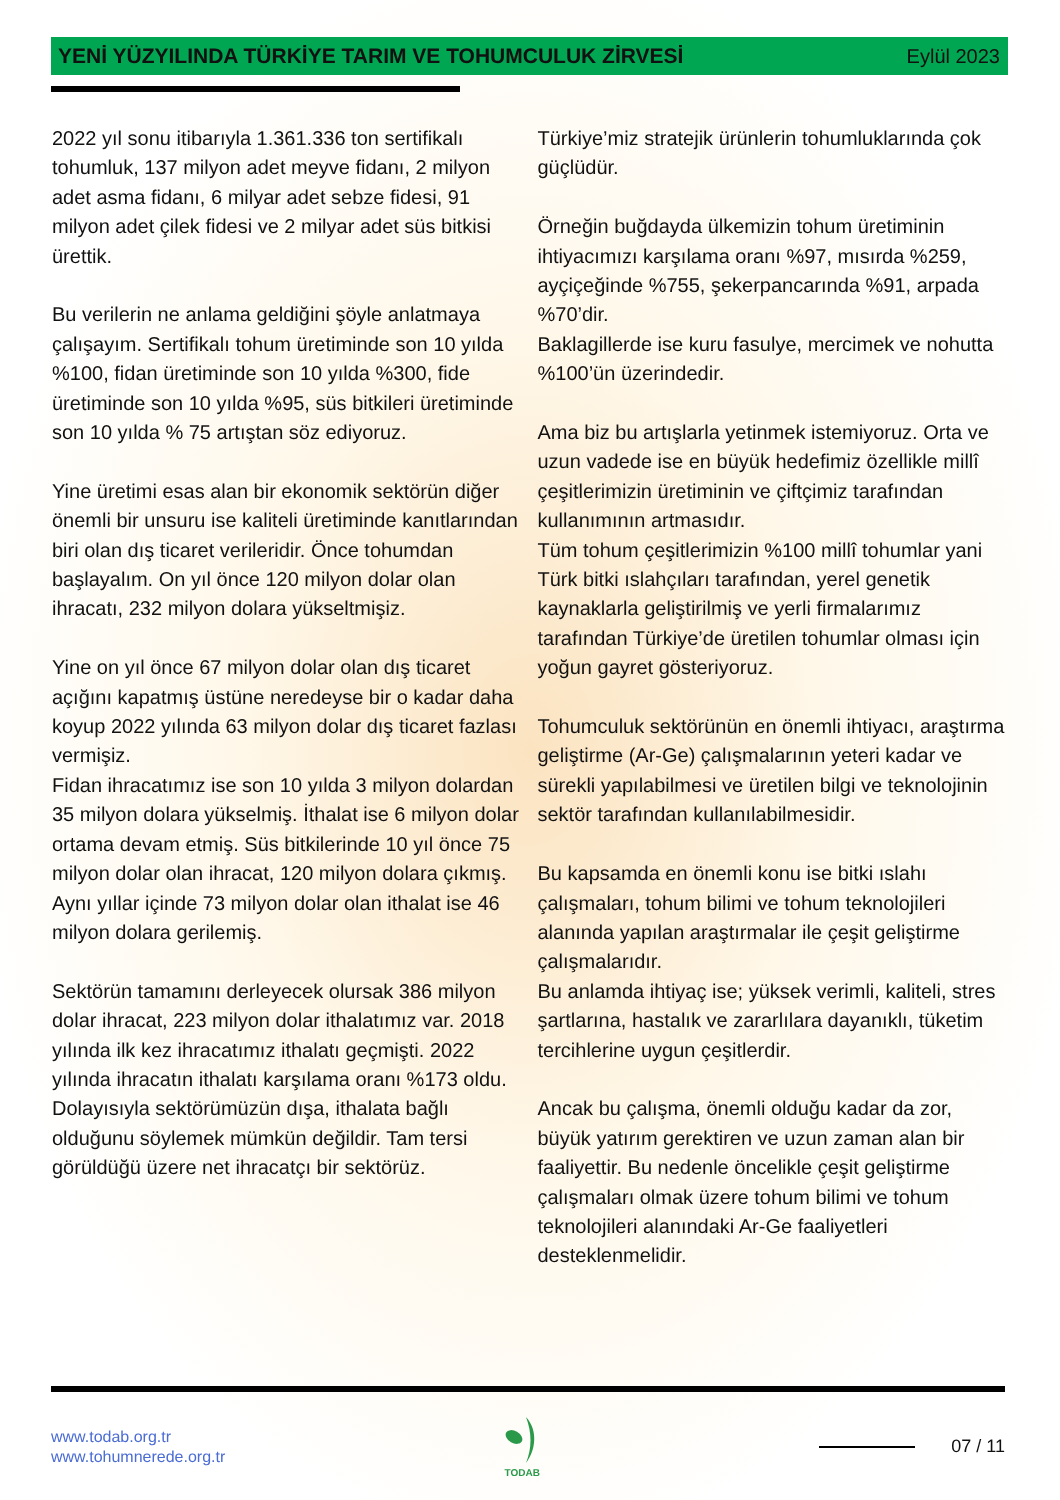YENİ YÜZYILINDA TÜRKİYE TARIM VE TOHUMCULUK ZİRVESİ Eylül 2023
2022 yıl sonu itibarıyla 1.361.336 ton sertifikalı tohumluk, 137 milyon adet meyve fidanı, 2 milyon adet asma fidanı, 6 milyar adet sebze fidesi, 91 milyon adet çilek fidesi ve 2 milyar adet süs bitkisi ürettik.
Bu verilerin ne anlama geldiğini şöyle anlatmaya çalışayım. Sertifikalı tohum üretiminde son 10 yılda %100, fidan üretiminde son 10 yılda %300, fide üretiminde son 10 yılda %95, süs bitkileri üretiminde son 10 yılda % 75 artıştan söz ediyoruz.
Yine üretimi esas alan bir ekonomik sektörün diğer önemli bir unsuru ise kaliteli üretiminde kanıtlarından biri olan dış ticaret verileridir. Önce tohumdan başlayalım. On yıl önce 120 milyon dolar olan ihracatı, 232 milyon dolara yükseltmişiz.
Yine on yıl önce 67 milyon dolar olan dış ticaret açığını kapatmış üstüne neredeyse bir o kadar daha koyup 2022 yılında 63 milyon dolar dış ticaret fazlası vermişiz.
Fidan ihracatımız ise son 10 yılda 3 milyon dolardan 35 milyon dolara yükselmiş. İthalat ise 6 milyon dolar ortama devam etmiş. Süs bitkilerinde 10 yıl önce 75 milyon dolar olan ihracat, 120 milyon dolara çıkmış. Aynı yıllar içinde 73 milyon dolar olan ithalat ise 46 milyon dolara gerilemiş.
Sektörün tamamını derleyecek olursak 386 milyon dolar ihracat, 223 milyon dolar ithalatımız var. 2018 yılında ilk kez ihracatımız ithalatı geçmişti. 2022 yılında ihracatın ithalatı karşılama oranı %173 oldu. Dolayısıyla sektörümüzün dışa, ithalata bağlı olduğunu söylemek mümkün değildir. Tam tersi görüldüğü üzere net ihracatçı bir sektörüz.
Türkiye’miz stratejik ürünlerin tohumluklarında çok güçlüdür.
Örneğin buğdayda ülkemizin tohum üretiminin ihtiyacımızı karşılama oranı %97, mısırda %259, ayçiçeğinde %755, şekerpancarında %91, arpada %70’dir.
Baklagillerde ise kuru fasulye, mercimek ve nohutta %100’ün üzerindedir.
Ama biz bu artışlarla yetinmek istemiyoruz. Orta ve uzun vadede ise en büyük hedefimiz özellikle millî çeşitlerimizin üretiminin ve çiftçimiz tarafından kullanımının artmasıdır.
Tüm tohum çeşitlerimizin %100 millî tohumlar yani Türk bitki ıslahçıları tarafından, yerel genetik kaynaklarla geliştirilmiş ve yerli firmalarımız tarafından Türkiye’de üretilen tohumlar olması için yoğun gayret gösteriyoruz.
Tohumculuk sektörünün en önemli ihtiyacı, araştırma geliştirme (Ar-Ge) çalışmalarının yeteri kadar ve sürekli yapılabilmesi ve üretilen bilgi ve teknolojinin sektör tarafından kullanılabilmesidir.
Bu kapsamda en önemli konu ise bitki ıslahı çalışmaları, tohum bilimi ve tohum teknolojileri alanında yapılan araştırmalar ile çeşit geliştirme çalışmalarıdır.
Bu anlamda ihtiyaç ise; yüksek verimli, kaliteli, stres şartlarına, hastalık ve zararlılara dayanıklı, tüketim tercihlerine uygun çeşitlerdir.
Ancak bu çalışma, önemli olduğu kadar da zor, büyük yatırım gerektiren ve uzun zaman alan bir faaliyettir. Bu nedenle öncelikle çeşit geliştirme çalışmaları olmak üzere tohum bilimi ve tohum teknolojileri alanındaki Ar-Ge faaliyetleri desteklenmelidir.
www.todab.org.tr
www.tohumnerede.org.tr
TODAB
07 / 11